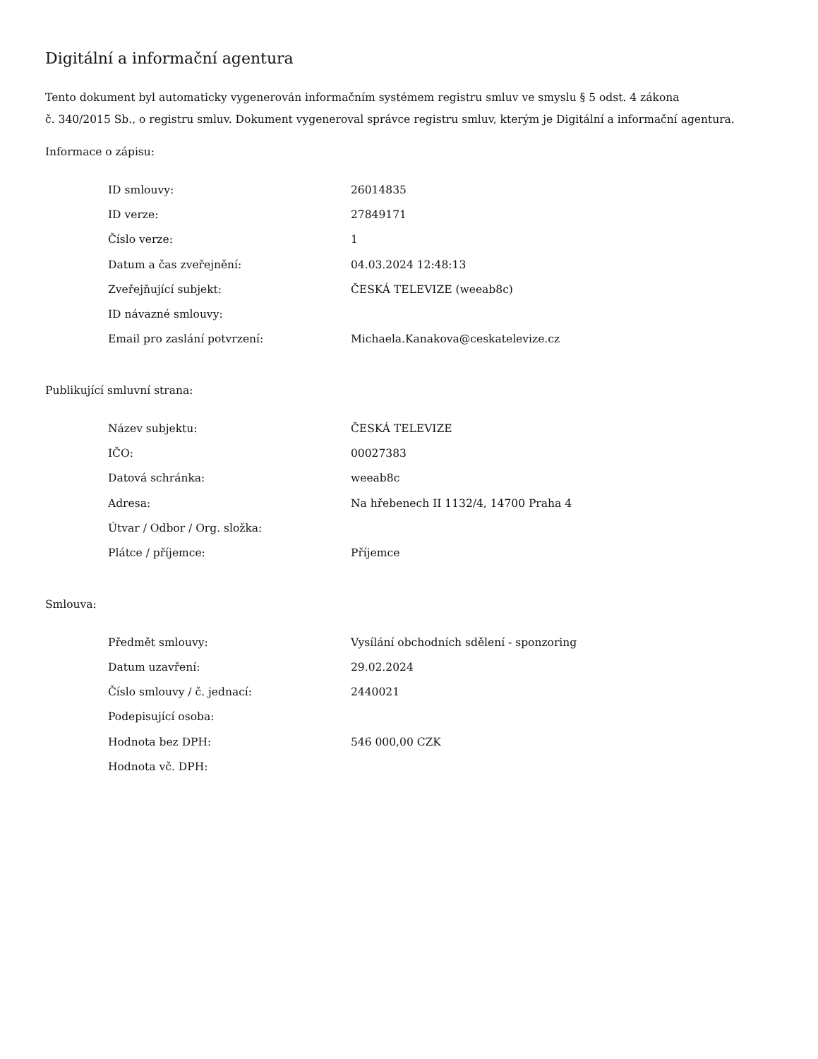Digitální a informační agentura
Tento dokument byl automaticky vygenerován informačním systémem registru smluv ve smyslu § 5 odst. 4 zákona
č. 340/2015 Sb., o registru smluv. Dokument vygeneroval správce registru smluv, kterým je Digitální a informační agentura.
Informace o zápisu:
| ID smlouvy: | 26014835 |
| ID verze: | 27849171 |
| Číslo verze: | 1 |
| Datum a čas zveřejnění: | 04.03.2024 12:48:13 |
| Zveřejňující subjekt: | ČESKÁ TELEVIZE (weeab8c) |
| ID návazné smlouvy: | |
| Email pro zaslání potvrzení: | Michaela.Kanakova@ceskatelevize.cz |
Publikující smluvní strana:
| Název subjektu: | ČESKÁ TELEVIZE |
| IČO: | 00027383 |
| Datová schránka: | weeab8c |
| Adresa: | Na hřebenech II 1132/4, 14700 Praha 4 |
| Útvar / Odbor / Org. složka: | |
| Plátce / příjemce: | Příjemce |
Smlouva:
| Předmět smlouvy: | Vysílání obchodních sdělení - sponzoring |
| Datum uzavření: | 29.02.2024 |
| Číslo smlouvy / č. jednací: | 2440021 |
| Podepisující osoba: | |
| Hodnota bez DPH: | 546 000,00 CZK |
| Hodnota vč. DPH: | |